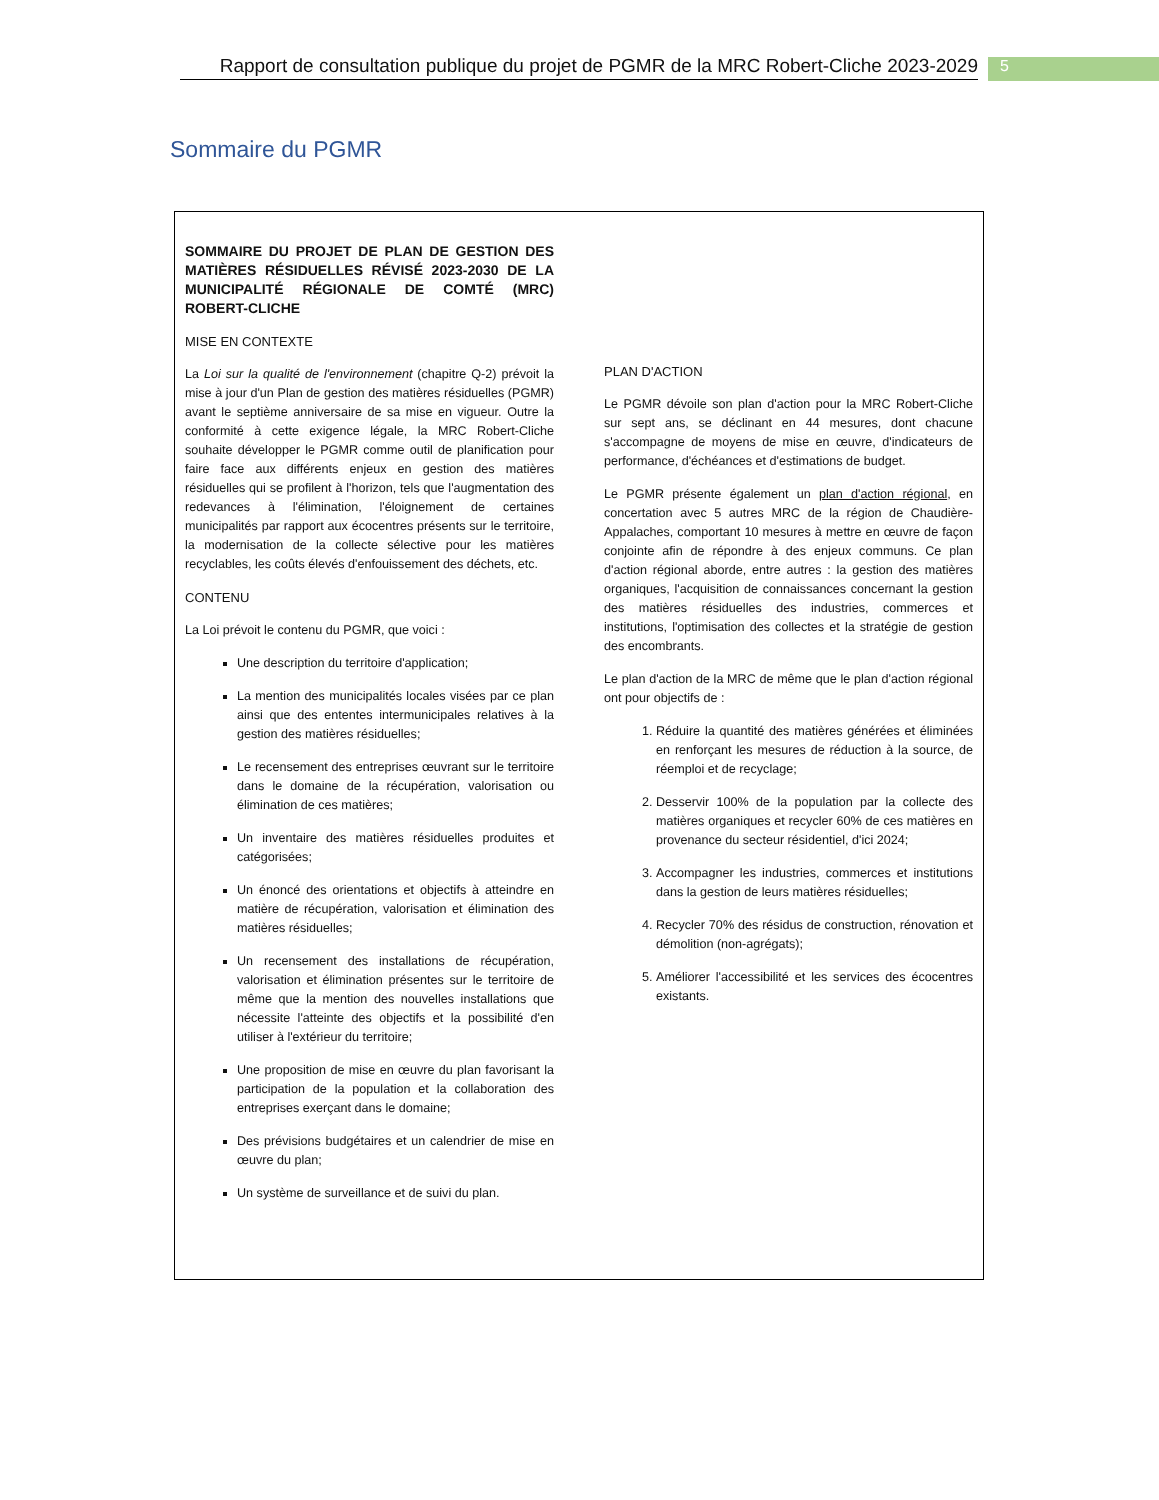Rapport de consultation publique du projet de PGMR de la MRC Robert-Cliche 2023-2029
5
Sommaire du PGMR
SOMMAIRE DU PROJET DE PLAN DE GESTION DES MATIÈRES RÉSIDUELLES RÉVISÉ 2023-2030 DE LA MUNICIPALITÉ RÉGIONALE DE COMTÉ (MRC) ROBERT-CLICHE
MISE EN CONTEXTE
La Loi sur la qualité de l'environnement (chapitre Q-2) prévoit la mise à jour d'un Plan de gestion des matières résiduelles (PGMR) avant le septième anniversaire de sa mise en vigueur. Outre la conformité à cette exigence légale, la MRC Robert-Cliche souhaite développer le PGMR comme outil de planification pour faire face aux différents enjeux en gestion des matières résiduelles qui se profilent à l'horizon, tels que l'augmentation des redevances à l'élimination, l'éloignement de certaines municipalités par rapport aux écocentres présents sur le territoire, la modernisation de la collecte sélective pour les matières recyclables, les coûts élevés d'enfouissement des déchets, etc.
CONTENU
La Loi prévoit le contenu du PGMR, que voici :
Une description du territoire d'application;
La mention des municipalités locales visées par ce plan ainsi que des ententes intermunicipales relatives à la gestion des matières résiduelles;
Le recensement des entreprises œuvrant sur le territoire dans le domaine de la récupération, valorisation ou élimination de ces matières;
Un inventaire des matières résiduelles produites et catégorisées;
Un énoncé des orientations et objectifs à atteindre en matière de récupération, valorisation et élimination des matières résiduelles;
Un recensement des installations de récupération, valorisation et élimination présentes sur le territoire de même que la mention des nouvelles installations que nécessite l'atteinte des objectifs et la possibilité d'en utiliser à l'extérieur du territoire;
Une proposition de mise en œuvre du plan favorisant la participation de la population et la collaboration des entreprises exerçant dans le domaine;
Des prévisions budgétaires et un calendrier de mise en œuvre du plan;
Un système de surveillance et de suivi du plan.
PLAN D'ACTION
Le PGMR dévoile son plan d'action pour la MRC Robert-Cliche sur sept ans, se déclinant en 44 mesures, dont chacune s'accompagne de moyens de mise en œuvre, d'indicateurs de performance, d'échéances et d'estimations de budget.
Le PGMR présente également un plan d'action régional, en concertation avec 5 autres MRC de la région de Chaudière-Appalaches, comportant 10 mesures à mettre en œuvre de façon conjointe afin de répondre à des enjeux communs. Ce plan d'action régional aborde, entre autres : la gestion des matières organiques, l'acquisition de connaissances concernant la gestion des matières résiduelles des industries, commerces et institutions, l'optimisation des collectes et la stratégie de gestion des encombrants.
Le plan d'action de la MRC de même que le plan d'action régional ont pour objectifs de :
1. Réduire la quantité des matières générées et éliminées en renforçant les mesures de réduction à la source, de réemploi et de recyclage;
2. Desservir 100% de la population par la collecte des matières organiques et recycler 60% de ces matières en provenance du secteur résidentiel, d'ici 2024;
3. Accompagner les industries, commerces et institutions dans la gestion de leurs matières résiduelles;
4. Recycler 70% des résidus de construction, rénovation et démolition (non-agrégats);
5. Améliorer l'accessibilité et les services des écocentres existants.